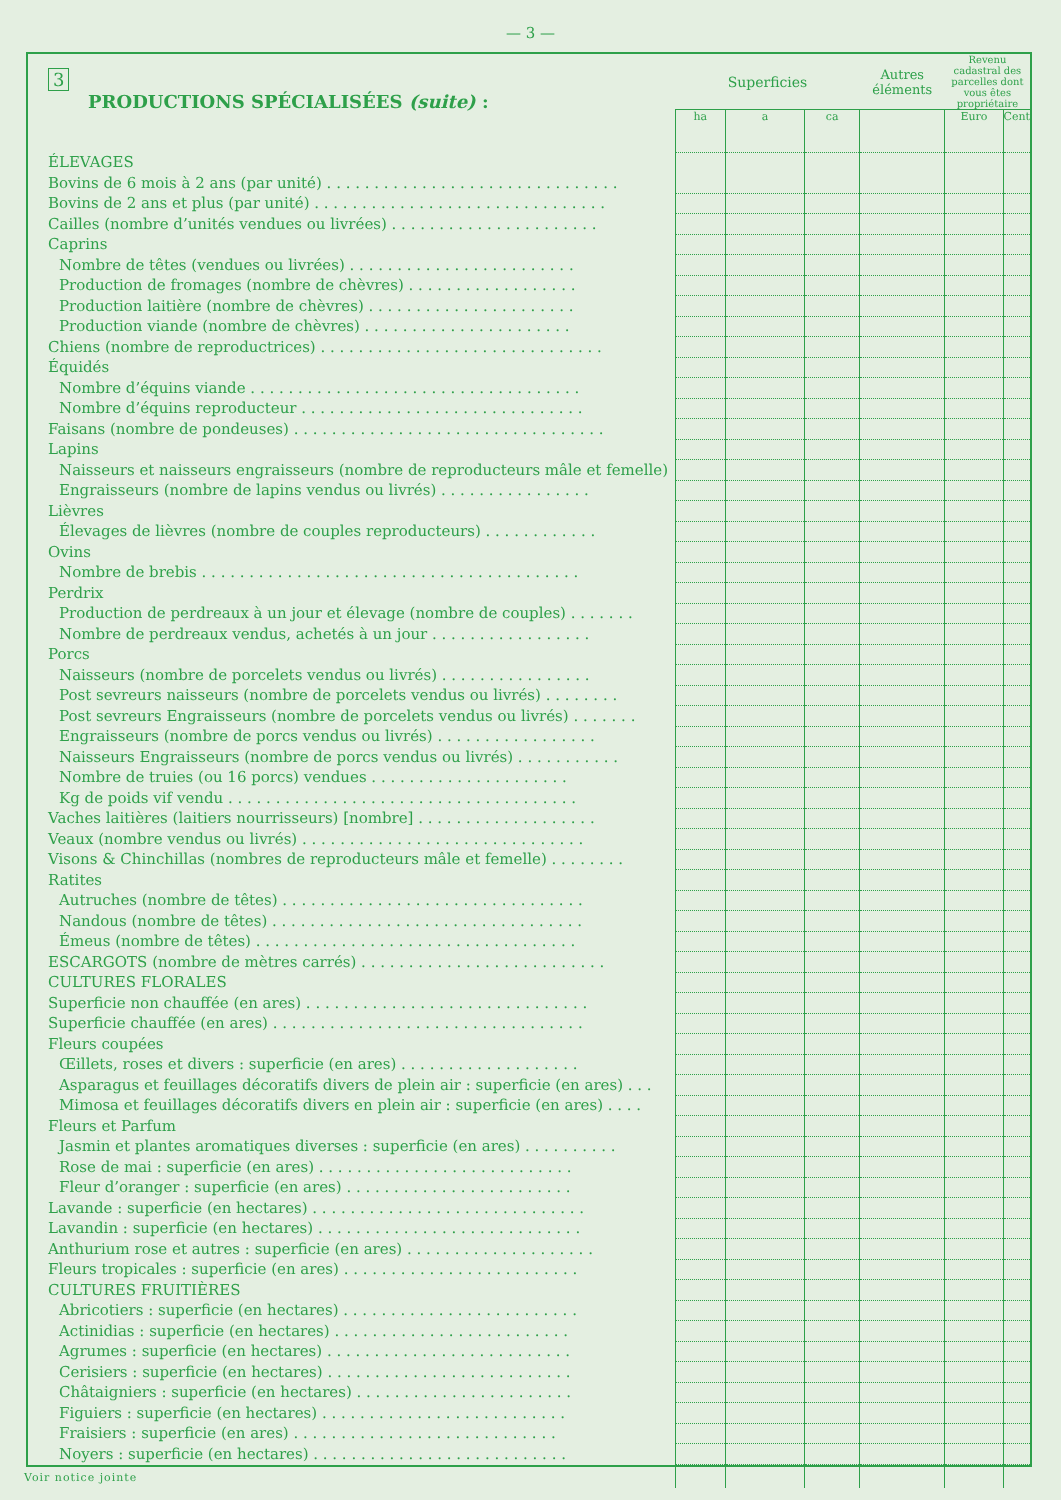— 3 —
| 3 PRODUCTIONS SPÉCIALISÉES (suite) : | Superficies | | | Autres éléments | Revenu cadastral des parcelles dont vous êtes propriétaire | |
| --- | --- | --- | --- | --- | --- | --- |
| | ha | a | ca | | Euro | Cent |
| ÉLEVAGES | | | | | | |
| Bovins de 6 mois à 2 ans (par unité) . . . . . . . . . . . . . . . . . . . . . . . . . . . . . . . | | | | | | |
| Bovins de 2 ans et plus (par unité) . . . . . . . . . . . . . . . . . . . . . . . . . . . . . . . | | | | | | |
| Cailles (nombre d’unités vendues ou livrées) . . . . . . . . . . . . . . . . . . . . . . | | | | | | |
| Caprins | | | | | | |
| Nombre de têtes (vendues ou livrées) . . . . . . . . . . . . . . . . . . . . . . . . | | | | | | |
| Production de fromages (nombre de chèvres) . . . . . . . . . . . . . . . . . . | | | | | | |
| Production laitière (nombre de chèvres) . . . . . . . . . . . . . . . . . . . . . . | | | | | | |
| Production viande (nombre de chèvres) . . . . . . . . . . . . . . . . . . . . . . | | | | | | |
| Chiens (nombre de reproductrices) . . . . . . . . . . . . . . . . . . . . . . . . . . . . . . | | | | | | |
| Équidés | | | | | | |
| Nombre d’équins viande . . . . . . . . . . . . . . . . . . . . . . . . . . . . . . . . . . . | | | | | | |
| Nombre d’équins reproducteur . . . . . . . . . . . . . . . . . . . . . . . . . . . . . . | | | | | | |
| Faisans (nombre de pondeuses) . . . . . . . . . . . . . . . . . . . . . . . . . . . . . . . . . | | | | | | |
| Lapins | | | | | | |
| Naisseurs et naisseurs engraisseurs (nombre de reproducteurs mâle et femelle) | | | | | | |
| Engraisseurs (nombre de lapins vendus ou livrés) . . . . . . . . . . . . . . . . | | | | | | |
| Lièvres | | | | | | |
| Élevages de lièvres (nombre de couples reproducteurs) . . . . . . . . . . . . | | | | | | |
| Ovins | | | | | | |
| Nombre de brebis . . . . . . . . . . . . . . . . . . . . . . . . . . . . . . . . . . . . . . . . | | | | | | |
| Perdrix | | | | | | |
| Production de perdreaux à un jour et élevage (nombre de couples) . . . . . . . | | | | | | |
| Nombre de perdreaux vendus, achetés à un jour . . . . . . . . . . . . . . . . . | | | | | | |
| Porcs | | | | | | |
| Naisseurs (nombre de porcelets vendus ou livrés) . . . . . . . . . . . . . . . . | | | | | | |
| Post sevreurs naisseurs (nombre de porcelets vendus ou livrés) . . . . . . . . | | | | | | |
| Post sevreurs Engraisseurs (nombre de porcelets vendus ou livrés) . . . . . . . | | | | | | |
| Engraisseurs (nombre de porcs vendus ou livrés) . . . . . . . . . . . . . . . . . | | | | | | |
| Naisseurs Engraisseurs (nombre de porcs vendus ou livrés) . . . . . . . . . . . | | | | | | |
| Nombre de truies (ou 16 porcs) vendues . . . . . . . . . . . . . . . . . . . . . | | | | | | |
| Kg de poids vif vendu . . . . . . . . . . . . . . . . . . . . . . . . . . . . . . . . . . . . . | | | | | | |
| Vaches laitières (laitiers nourrisseurs) [nombre] . . . . . . . . . . . . . . . . . . . | | | | | | |
| Veaux (nombre vendus ou livrés) . . . . . . . . . . . . . . . . . . . . . . . . . . . . . . | | | | | | |
| Visons & Chinchillas (nombres de reproducteurs mâle et femelle) . . . . . . . . | | | | | | |
| Ratites | | | | | | |
| Autruches (nombre de têtes) . . . . . . . . . . . . . . . . . . . . . . . . . . . . . . . . | | | | | | |
| Nandous (nombre de têtes) . . . . . . . . . . . . . . . . . . . . . . . . . . . . . . . . . | | | | | | |
| Émeus (nombre de têtes) . . . . . . . . . . . . . . . . . . . . . . . . . . . . . . . . . . | | | | | | |
| ESCARGOTS (nombre de mètres carrés) . . . . . . . . . . . . . . . . . . . . . . . . . . | | | | | | |
| CULTURES FLORALES | | | | | | |
| Superficie non chauffée (en ares) . . . . . . . . . . . . . . . . . . . . . . . . . . . . . . | | | | | | |
| Superficie chauffée (en ares) . . . . . . . . . . . . . . . . . . . . . . . . . . . . . . . . . | | | | | | |
| Fleurs coupées | | | | | | |
| Œillets, roses et divers : superficie (en ares) . . . . . . . . . . . . . . . . . . . | | | | | | |
| Asparagus et feuillages décoratifs divers de plein air : superficie (en ares) . . . | | | | | | |
| Mimosa et feuillages décoratifs divers en plein air : superficie (en ares) . . . . | | | | | | |
| Fleurs et Parfum | | | | | | |
| Jasmin et plantes aromatiques diverses : superficie (en ares) . . . . . . . . . . | | | | | | |
| Rose de mai : superficie (en ares) . . . . . . . . . . . . . . . . . . . . . . . . . . . | | | | | | |
| Fleur d’oranger : superficie (en ares) . . . . . . . . . . . . . . . . . . . . . . . . | | | | | | |
| Lavande : superficie (en hectares) . . . . . . . . . . . . . . . . . . . . . . . . . . . . . | | | | | | |
| Lavandin : superficie (en hectares) . . . . . . . . . . . . . . . . . . . . . . . . . . . . | | | | | | |
| Anthurium rose et autres : superficie (en ares) . . . . . . . . . . . . . . . . . . . . | | | | | | |
| Fleurs tropicales : superficie (en ares) . . . . . . . . . . . . . . . . . . . . . . . . . | | | | | | |
| CULTURES FRUITIÈRES | | | | | | |
| Abricotiers : superficie (en hectares) . . . . . . . . . . . . . . . . . . . . . . . . . | | | | | | |
| Actinidias : superficie (en hectares) . . . . . . . . . . . . . . . . . . . . . . . . . | | | | | | |
| Agrumes : superficie (en hectares) . . . . . . . . . . . . . . . . . . . . . . . . . . | | | | | | |
| Cerisiers : superficie (en hectares) . . . . . . . . . . . . . . . . . . . . . . . . . . | | | | | | |
| Châtaigniers : superficie (en hectares) . . . . . . . . . . . . . . . . . . . . . . . | | | | | | |
| Figuiers : superficie (en hectares) . . . . . . . . . . . . . . . . . . . . . . . . . . | | | | | | |
| Fraisiers : superficie (en ares) . . . . . . . . . . . . . . . . . . . . . . . . . . . . | | | | | | |
| Noyers : superficie (en hectares) . . . . . . . . . . . . . . . . . . . . . . . . . . . | | | | | | |
Voir notice jointe